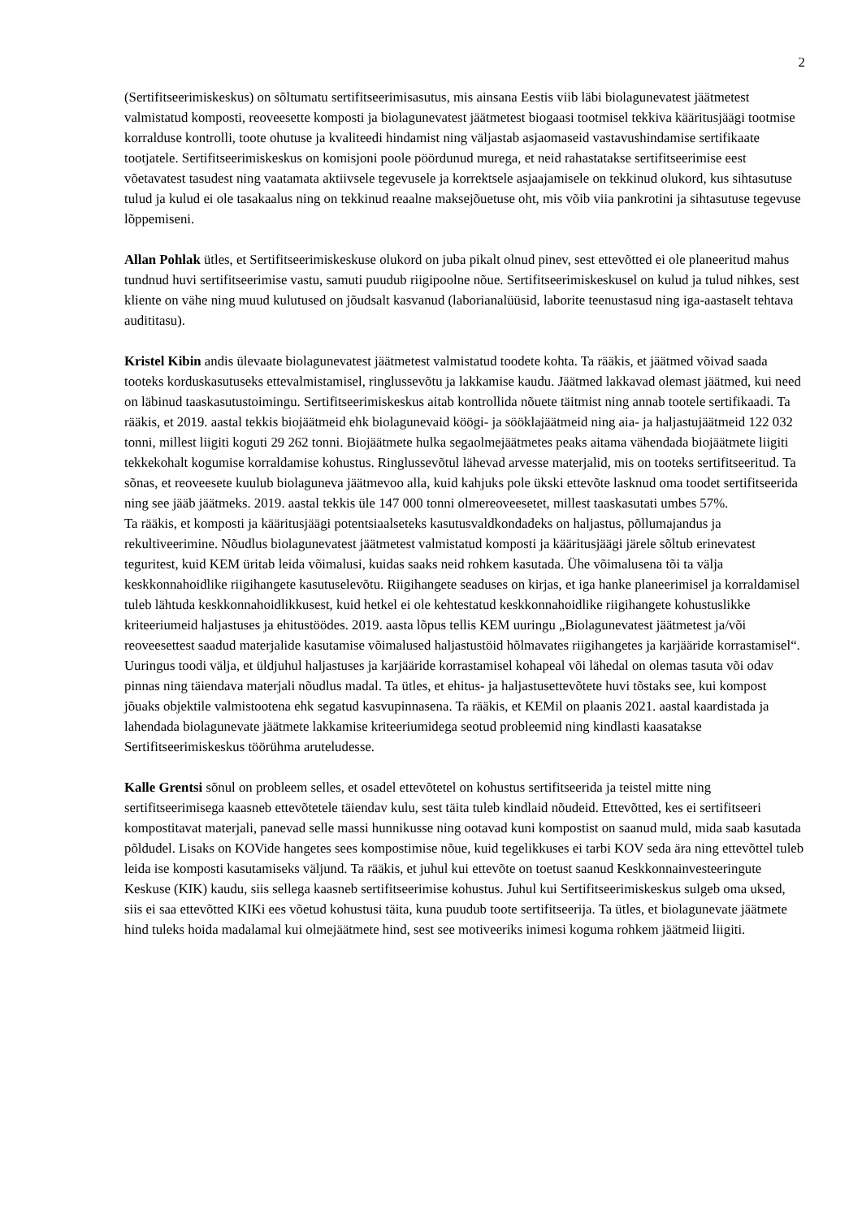2
(Sertifitseerimiskeskus) on sõltumatu sertifitseerimisasutus, mis ainsana Eestis viib läbi biolagunevatest jäätmetest valmistatud komposti, reoveesette komposti ja biolagunevatest jäätmetest biogaasi tootmisel tekkiva kääritusjäägi tootmise korralduse kontrolli, toote ohutuse ja kvaliteedi hindamist ning väljastab asjaomaseid vastavushindamise sertifikaate tootjatele. Sertifitseerimiskeskus on komisjoni poole pöördunud murega, et neid rahastatakse sertifitseerimise eest võetavatest tasudest ning vaatamata aktiivsele tegevusele ja korrektsele asjaajamisele on tekkinud olukord, kus sihtasutuse tulud ja kulud ei ole tasakaalus ning on tekkinud reaalne maksejõuetuse oht, mis võib viia pankrotini ja sihtasutuse tegevuse lõppemiseni.
Allan Pohlak ütles, et Sertifitseerimiskeskuse olukord on juba pikalt olnud pinev, sest ettevõtted ei ole planeeritud mahus tundnud huvi sertifitseerimise vastu, samuti puudub riigipoolne nõue. Sertifitseerimiskeskusel on kulud ja tulud nihkes, sest kliente on vähe ning muud kulutused on jõudsalt kasvanud (laborianalüüsid, laborite teenustasud ning iga-aastaselt tehtava audititasu).
Kristel Kibin andis ülevaate biolagunevatest jäätmetest valmistatud toodete kohta. Ta rääkis, et jäätmed võivad saada tooteks korduskasutuseks ettevalmistamisel, ringlussevõtu ja lakkamise kaudu. Jäätmed lakkavad olemast jäätmed, kui need on läbinud taaskasutustoimingu. Sertifitseerimiskeskus aitab kontrollida nõuete täitmist ning annab tootele sertifikaadi. Ta rääkis, et 2019. aastal tekkis biojäätmeid ehk biolagunevaid köögi- ja sööklajäätmeid ning aia- ja haljastujäätmeid 122 032 tonni, millest liigiti koguti 29 262 tonni. Biojäätmete hulka segaolmejäätmetes peaks aitama vähendada biojäätmete liigiti tekkekohalt kogumise korraldamise kohustus. Ringlussevõtul lähevad arvesse materjalid, mis on tooteks sertifitseeritud. Ta sõnas, et reoveesete kuulub biolaguneva jäätmevoo alla, kuid kahjuks pole ükski ettevõte lasknud oma toodet sertifitseerida ning see jääb jäätmeks. 2019. aastal tekkis üle 147 000 tonni olmereoveesetet, millest taaskasutati umbes 57%.
Ta rääkis, et komposti ja kääritusjäägi potentsiaalseteks kasutusvaldkondadeks on haljastus, põllumajandus ja rekultiveerimine. Nõudlus biolagunevatest jäätmetest valmistatud komposti ja kääritusjäägi järele sõltub erinevatest teguritest, kuid KEM üritab leida võimalusi, kuidas saaks neid rohkem kasutada. Ühe võimalusena tõi ta välja keskkonnahoidlike riigihangete kasutuselevõtu. Riigihangete seaduses on kirjas, et iga hanke planeerimisel ja korraldamisel tuleb lähtuda keskkonnahoidlikkusest, kuid hetkel ei ole kehtestatud keskkonnahoidlike riigihangete kohustuslikke kriteeriumeid haljastuses ja ehitustöödes. 2019. aasta lõpus tellis KEM uuringu „Biolagunevatest jäätmetest ja/või reoveesettest saadud materjalide kasutamise võimalused haljastustöid hõlmavates riigihangetes ja karjääride korrastamisel“. Uuringus toodi välja, et üldjuhul haljastuses ja karjääride korrastamisel kohapeal või lähedal on olemas tasuta või odav pinnas ning täiendava materjali nõudlus madal. Ta ütles, et ehitus- ja haljastusettevõtete huvi tõstaks see, kui kompost jõuaks objektile valmistootena ehk segatud kasvupinnasena. Ta rääkis, et KEMil on plaanis 2021. aastal kaardistada ja lahendada biolagunevate jäätmete lakkamise kriteeriumidega seotud probleemid ning kindlasti kaasatakse Sertifitseerimiskeskus töörühma aruteludesse.
Kalle Grentsi sõnul on probleem selles, et osadel ettevõtetel on kohustus sertifitseerida ja teistel mitte ning sertifitseerimisega kaasneb ettevõtetele täiendav kulu, sest täita tuleb kindlaid nõudeid. Ettevõtted, kes ei sertifitseeri kompostitavat materjali, panevad selle massi hunnikusse ning ootavad kuni kompostist on saanud muld, mida saab kasutada põldudel. Lisaks on KOVide hangetes sees kompostimise nõue, kuid tegelikkuses ei tarbi KOV seda ära ning ettevõttel tuleb leida ise komposti kasutamiseks väljund. Ta rääkis, et juhul kui ettevõte on toetust saanud Keskkonnainvesteeringute Keskuse (KIK) kaudu, siis sellega kaasneb sertifitseerimise kohustus. Juhul kui Sertifitseerimiskeskus sulgeb oma uksed, siis ei saa ettevõtted KIKi ees võetud kohustusi täita, kuna puudub toote sertifitseerija. Ta ütles, et biolagunevate jäätmete hind tuleks hoida madalamal kui olmejäätmete hind, sest see motiveeriks inimesi koguma rohkem jäätmeid liigiti.